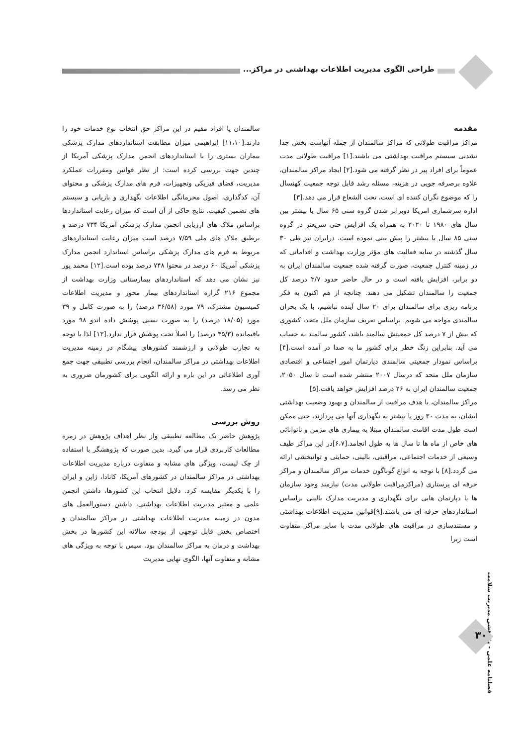طراحی الگوی مدیریت اطلاعات بهداشتی در مراکز...
مقدمه
مراکز مراقبت طولانی که مراکز سالمندان از جمله آنهاست بخش جدا نشدنی سیستم مراقبت بهداشتی می باشند.[۱] مراقبت طولانی مدت عموماً برای افراد پیر در نظر گرفته می شود.[۲] ایجاد مراکز سالمندان، علاوه برصرفه جویی در هزینه، مسئله رشد قابل توجه جمعیت کهنسال را که موضوع نگران کننده ای است، تحت الشعاع قرار می دهد.[۳]
اداره سرشماری امریکا دوبرابر شدن گروه سنی ۶۵ سال یا بیشتر بین سال های ۱۹۸۰ تا ۲۰۲۰ به همراه یک افزایش حتی سریعتر در گروه سنی ۸۵ سال یا بیشتر را پیش بینی نموده است. درایران نیز طی ۳۰ سال گذشته در سایه فعالیت های مؤثر وزارت بهداشت و اقداماتی که در زمینه کنترل جمعیت، صورت گرفته شده جمعیت سالمندان ایران به دو برابر، افزایش یافته است و در حال حاضر حدود ۳/۷ درصد کل جمعیت را سالمندان تشکیل می دهند. چنانچه از هم اکنون به فکر برنامه ریزی برای سالمندان برای ۲۰ سال آینده نباشیم، با یک بحران سالمندی مواجه می شویم. براساس تعریف سازمان ملل متحد، کشوری که بیش از ۷ درصد کل جمعیتش سالمند باشد، کشور سالمند به حساب می آید. بنابراین زنگ خطر برای کشور ما به صدا در آمده است.[۴] براساس نمودار جمعیتی سالمندی دپارتمان امور اجتماعی و اقتصادی سازمان ملل متحد که درسال ۲۰۰۷ منتشر شده است تا سال ۲۰۵۰، جمعیت سالمندان ایران به ۲۶ درصد افزایش خواهد یافت.[۵]
مراکز سالمندان، با هدف مراقبت از سالمندان و بهبود وضعیت بهداشتی ایشان، به مدت ۳۰ روز یا بیشتر به نگهداری آنها می پردازند، حتی ممکن است طول مدت اقامت سالمندان مبتلا به بیماری های مزمن و ناتوانائی های خاص از ماه ها تا سال ها به طول انجامد.[۶،۷]در این مراکز طیف وسیعی از خدمات اجتماعی، مراقبتی، بالینی، حمایتی و توانبخشی ارائه می گردد.[۸] با توجه به انواع گوناگون خدمات مراکز سالمندان و مراکز حرفه ای پرستاری (مراکزمراقبت طولانی مدت) نیازمند وجود سازمان ها یا دپارتمان هایی برای نگهداری و مدیریت مدارک بالینی براساس استانداردهای حرفه ای می باشند.[۹]قوانین مدیریت اطلاعات بهداشتی و مستندسازی در مراقبت های طولانی مدت با سایر مراکز متفاوت است زیرا
سالمندان یا افراد مقیم در این مراکز حق انتخاب نوع خدمات خود را دارند.[۱۱،۱۰] ابراهیمی میزان مطابقت استانداردهای مدارک پزشکی بیماران بستری را با استانداردهای انجمن مدارک پزشکی آمریکا از چندین جهت بررسی کرده است: از نظر قوانین ومقررات عملکرد مدیریت، فضای فیزیکی وتجهیزات، فرم های مدارک پزشکی و محتوای آن، کدگذاری، اصول محرمانگی اطلاعات نگهداری و بازیابی و سیستم های تضمین کیفیت. نتایج حاکی از آن است که میزان رعایت استانداردها براساس ملاک های ارزیابی انجمن مدارک پزشکی آمریکا ۷۳۴ درصد و برطبق ملاک های ملی ۷/۵۹ درصد است میزان رعایت استانداردهای مربوط به فرم های مدارک پزشکی براساس استاندارد انجمن مدارک پزشکی آمریکا ۶۰ درصد در محتوا ۷۴۸ درصد بوده است.[۱۲] محمد پور نیز نشان می دهد که استانداردهای بیمارستانی وزارت بهداشت از مجموع ۲۱۶ گزاره استانداردهای بیمار محور و مدیریت اطلاعات کمیسیون مشترک، ۷۹ مورد (۳۶/۵۸ درصد) را به صورت کامل و ۳۹ مورد (۱۸/۰۵ درصد) را به صورت نسبی پوشش داده اندو ۹۸ مورد باقیمانده (۴۵/۳ درصد) را اصلاً تحت پوشش قرار ندارد.[۱۳] لذا با توجه به تجارب طولانی و ارزشمند کشورهای پیشگام در زمینه مدیریت اطلاعات بهداشتی در مراکز سالمندان، انجام بررسی تطبیقی جهت جمع آوری اطلاعاتی در این باره و ارائه الگویی برای کشورمان ضروری به نظر می رسد.
روش بررسی
پژوهش حاضر یک مطالعه تطبیقی واز نظر اهداف پژوهش در زمره مطالعات کاربردی قرار می گیرد. بدین صورت که پژوهشگر با استفاده از چک لیست، ویژگی های مشابه و متفاوت درباره مدیریت اطلاعات بهداشتی در مراکز سالمندان در کشورهای آمریکا، کانادا، ژاپن و ایران را با یکدیگر مقایسه کرد. دلایل انتخاب این کشورها، داشتن انجمن علمی و معتبر مدیریت اطلاعات بهداشتی، داشتن دستورالعمل های مدون در زمینه مدیریت اطلاعات بهداشتی در مراکز سالمندان و اختصاص بخش قابل توجهی از بودجه سالانه این کشورها در بخش بهداشت و درمان به مراکز سالمندان بود. سپس با توجه به ویژگی های مشابه و متفاوت آنها، الگوی نهایی مدیریت
فصلنامه علمی - پژوهشی مدیریت سلامت
۳۰